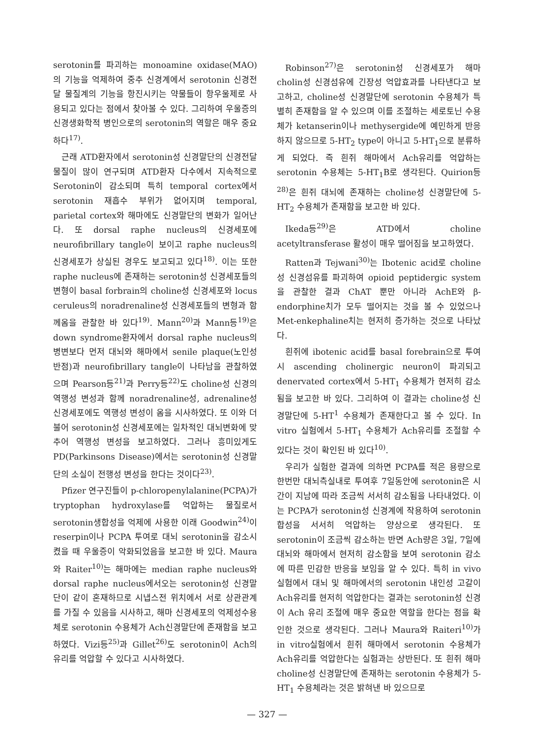serotonin를 파괴하는 monoamine oxidase(MAO)의 기능을 억제하여 중추 신경계에서 serotonin 신경전달 물질계의 기능을 항진시키는 약물들이 항우울제로 사용되고 있다는 점에서 찾아볼 수 있다. 그리하여 우울증의 신경생화학적 병인으로의 serotonin의 역할은 매우 중요하다<sup>17)</sup>.
근래 ATD환자에서 serotonin성 신경말단의 신경전달물질이 많이 연구되며 ATD환자 다수에서 지속적으로 Serotonin이 감소되며 특히 temporal cortex에서 serotonin 재흡수 부위가 없어지며 temporal, parietal cortex와 해마에도 신경말단의 변화가 일어난다. 또 dorsal raphe nucleus의 신경세포에 neurofibrillary tangle이 보이고 raphe nucleus의 신경세포가 상실된 경우도 보고되고 있다<sup>18)</sup>. 이는 또한 raphe nucleus에 존재하는 serotonin성 신경세포들의 변형이 basal forbrain의 choline성 신경세포와 locus ceruleus의 noradrenaline성 신경세포들의 변형과 함께옴을 관찰한 바 있다<sup>19)</sup>. Mann<sup>20)</sup>과 Mann등<sup>19)</sup>은 down syndrome환자에서 dorsal raphe nucleus의 병변보다 먼저 대뇌와 해마에서 senile plaque(노인성 반점)과 neurofibrillary tangle이 나타남을 관찰하였으며 Pearson등<sup>21)</sup>과 Perry등<sup>22)</sup>도 choline성 신경의 역행성 변성과 함께 noradrenaline성, adrenaline성 신경세포에도 역행성 변성이 옴을 시사하였다. 또 이와 더불어 serotonin성 신경세포에는 일차적인 대뇌변화에 맞추어 역행성 변성을 보고하였다. 그러나 흥미있게도 PD(Parkinsons Disease)에서는 serotonin성 신경말단의 소실이 전행성 변성을 한다는 것이다<sup>23)</sup>.
Pfizer 연구진들이 p-chloropenylalanine(PCPA)가 tryptophan hydroxylase를 억압하는 물질로서 serotonin생합성을 억제에 사용한 이래 Goodwin<sup>24)</sup>이 reserpin이나 PCPA 투여로 대뇌 serotonin을 감소시켰을 때 우울증이 악화되었음을 보고한 바 있다. Maura와 Raiter<sup>10)</sup>는 해마에는 median raphe nucleus와 dorsal raphe nucleus에서오는 serotonin성 신경말단이 같이 혼재하므로 시냅스전 위치에서 서로 상관관계를 가질 수 있음을 시사하고, 해마 신경세포의 억제성수용체로 serotonin 수용체가 Ach신경말단에 존재함을 보고하였다. Vizi등<sup>25)</sup>과 Gillet<sup>26)</sup>도 serotonin이 Ach의 유리를 억압할 수 있다고 시사하였다.
Robinson<sup>27)</sup>은 serotonin성 신경세포가 해마 cholin성 신경섬유에 긴장성 억압효과를 나타낸다고 보고하고, choline성 신경말단에 serotonin 수용체가 특별히 존재함을 알 수 있으며 이를 조절하는 세로토닌 수용체가 ketanserin이나 methysergide에 예민하게 반응하지 않으므로 5-HT<sub>2</sub> type이 아니고 5-HT<sub>1</sub>으로 분류하게 되었다. 즉 흰쥐 해마에서 Ach유리를 억압하는 serotonin 수용체는 5-HT<sub>1</sub>B로 생각된다. Quirion등<sup>28)</sup>은 흰쥐 대뇌에 존재하는 choline성 신경말단에 5-HT<sub>2</sub> 수용체가 존재함을 보고한 바 있다.
Ikeda등<sup>29)</sup>은 ATD에서 choline acetyltransferase 활성이 매우 떨어짐을 보고하였다.
Ratten과 Tejwani<sup>30)</sup>는 Ibotenic acid로 choline성 신경섬유를 파괴하여 opioid peptidergic system을 관찰한 결과 ChAT 뿐만 아니라 AchE와 β-endorphine치가 모두 떨어지는 것을 볼 수 있었으나 Met-enkephaline치는 현저히 증가하는 것으로 나타났다.
흰쥐에 ibotenic acid를 basal forebrain으로 투여시 ascending cholinergic neuron이 파괴되고 denervated cortex에서 5-HT<sub>1</sub> 수용체가 현저히 감소됨을 보고한 바 있다. 그리하여 이 결과는 choline성 신경말단에 5-HT<sup>1</sup> 수용체가 존재한다고 볼 수 있다. In vitro 실험에서 5-HT<sub>1</sub> 수용체가 Ach유리를 조절할 수 있다는 것이 확인된 바 있다<sup>10)</sup>.
우리가 실험한 결과에 의하면 PCPA를 적은 용량으로 한번만 대뇌측실내로 투여후 7일동안에 serotonin은 시간이 지남에 따라 조금씩 서서히 감소됨을 나타내었다. 이는 PCPA가 serotonin성 신경계에 작용하여 serotonin 합성을 서서히 억압하는 양상으로 생각된다. 또 serotonin이 조금씩 감소하는 반면 Ach량은 3일, 7일에 대뇌와 해마에서 현저히 감소함을 보여 serotonin 감소에 따른 민감한 반응을 보임을 알 수 있다. 특히 in vivo 실험에서 대뇌 및 해마에서의 serotonin 내인성 고갈이 Ach유리를 현저히 억압한다는 결과는 serotonin성 신경이 Ach 유리 조절에 매우 중요한 역할을 한다는 점을 확인한 것으로 생각된다. 그러나 Maura와 Raiteri<sup>10)</sup>가 in vitro실험에서 흰쥐 해마에서 serotonin 수용체가 Ach유리를 억압한다는 실험과는 상반된다. 또 흰쥐 해마 choline성 신경말단에 존재하는 serotonin 수용체가 5-HT<sub>1</sub> 수용체라는 것은 밝혀낸 바 있으므로
— 327 —